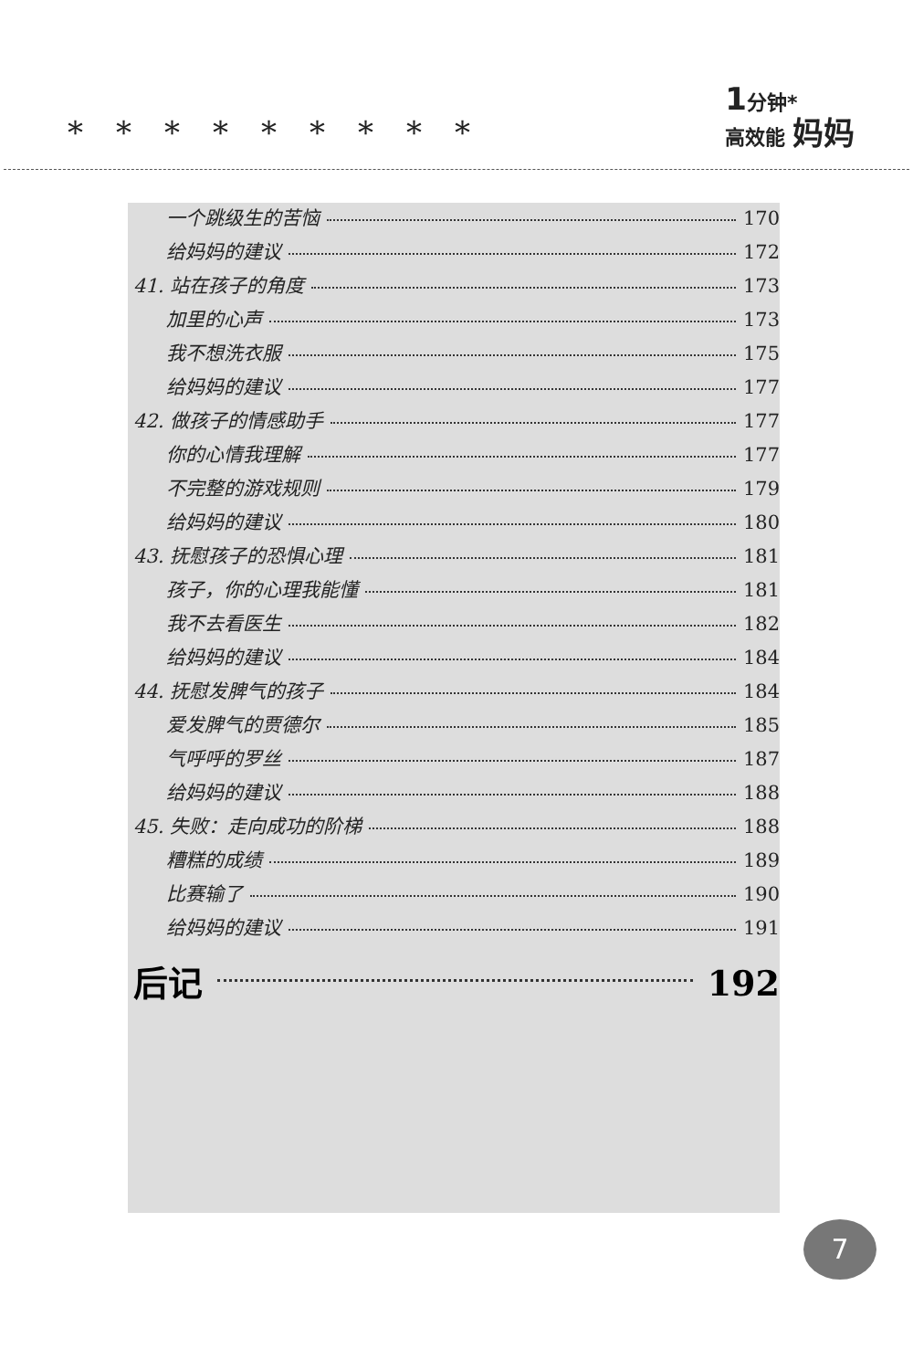*********
1分钟*
高效能 妈妈
一个跳级生的苦恼 170
给妈妈的建议 172
41. 站在孩子的角度 173
加里的心声 173
我不想洗衣服 175
给妈妈的建议 177
42. 做孩子的情感助手 177
你的心情我理解 177
不完整的游戏规则 179
给妈妈的建议 180
43. 抚慰孩子的恐惧心理 181
孩子，你的心理我能懂 181
我不去看医生 182
给妈妈的建议 184
44. 抚慰发脾气的孩子 184
爱发脾气的贾德尔 185
气呼呼的罗丝 187
给妈妈的建议 188
45. 失败：走向成功的阶梯 188
糟糕的成绩 189
比赛输了 190
给妈妈的建议 191
后记 192
7